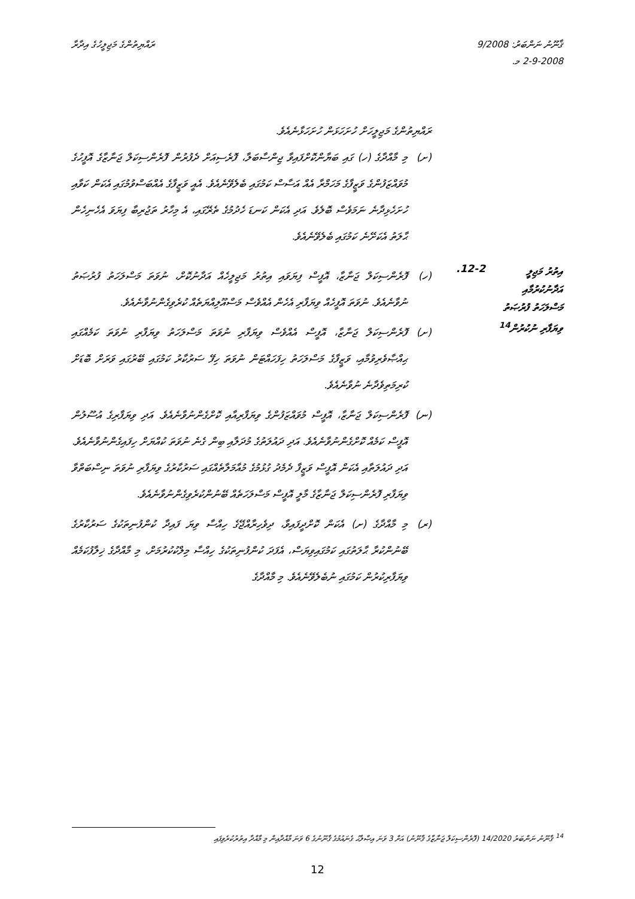ޤާނޫނު ނަންބަރު: 9/2008
2-9-2008 މ.
ރައްޔިތުންގެ މަޖިލީހުގެ އިދާރާ
ރައްޔިތުންގެ މަޖިލީހަށް ހުށަހަޅަން ހުށަހަޅާނެއެވެ.
(ށ) މި މާއްދާގެ (ހ) ގައި ބަޔާންކޮށްފައިވާ ޖިންސާބަލާ، ފޮރެސިއަށް ދެފުރުން ފޮރެންސިކަލް ޖަނާޒާގެ އޮފީހުގެ މުވައްޒަފުންގެ ވަޒީފާގެ މަހަމްރާ އެއް އަސާސް ކަމުގައި ބެލެވޭނެއެވެ. އެއީ ވަޒީފާގެ އެއްބަސްވުމުގައި އެކަން ކަވާއި ހުށަހެޅިދާނެ ނަމަވެސް ބޮލެވެ. އަދި އެކަން ކަނޑަ ހެދުމުގެ ތެރޭގައި، އެ މިހާރު ތަޖުރިބާ ފިޔަވަ އެހެނިހެން ޙާލަތު އެކަށޭނެ ކަމުގައި ބެލެވޭނެއެވެ.
އިތުރު މަޖިލީ
އަދާނުކުރުމާއި
މަސްލަހަތު ފުރުޞަތު
ވިޔަފާރި ނުކުރުން<sup>14</sup>
12-2.
(ހ) ފޮރެންސިކަލް ޖަނާޒާ، އޮފީސް ފިޔަވައި އިތުރު މަޖިލީހެއް އަދާނުކޮށް، ނުވަތަ މަސްލަހަތު ފުރުޞަތު ނުވާނެއެވެ. ނުވަތަ އޮފީހެއް ވިޔަފާރި އެހެން އެއްވެސް މަސްއޫލިއްޔަތެއް ކުރެވިގެންނުވާނެއެވެ.
(ށ) ފޮރެންސިކަލް ޖަނާޒާ، އޮފީސް އެއްވެސް ވިޔަފާރި ނުވަތަ މަސްލަހަތު ވިޔަފާރި ނުވަތަ ކަމެއްގައި ޙިއްޞާވެރިވުމާއި، ވަޒީފާގެ މަސްލަހަތު ހިފަހައްޓަން ނުވަތަ ހިފޭ ސަރުކާރު ކަމުގައި ބޭރުގައި ވަރަށް ބޮޑަށް ކުރިމަތިވެދާނެ ނުވާނެއެވެ.
(ނ) ފޮރެންސިކަލް ޖަނާޒާ، އޮފީސް މުވައްޒަފުންގެ ވިޔަފާރިއާއި ކޮށްގެންނުވާނެއެވެ. އަދި ވިޔަފާރިގެ އުސޫލުން އޮފީސް ކަމެއް ކޮށްގެންނުވާނެއެވެ. އަދި ދައުލަތުގެ މުދަލާއި ބިން ގެނެ ނުވަތަ ކުއްޔަށް ހިފައިގެންނުވާނެއެވެ. އަދި ދައުލަތާއި އެކަން އޮފީސް ވަޒީފާ ދެމެދު ގުޅުމުގެ މުއާމަލާތެއްގައި ސަރުކާރުގެ ވިޔަފާރި ނުވަތަ ނިސްބަތްވާ ވިޔަފާރި ފޮރެންސިކަލް ޖަނާޒާގެ މާލީ އޮފީސް މަސްލަހަތެއް ބޭނުންކުރެވިގެންނުވާނެއެވެ.
(ރ) މި މާއްދާގެ (ށ) އެކަން ކޮށްދީފައިވާ، ދިވެހިރާއްޖޭގެ ހިއްސާ ވިޔަ ފައިދާ ކުންފުނިތަކުގެ ސަރުކާރުގެ ބޭނުންކުރާ ޙާލަތުގައި ކަމުގައިވިޔަސް، އެފަދަ ކުންފުނިތަކުގެ ހިއްސާ މިލްކުކުރުމަށް، މި މާއްދާގެ ޚިލާފުކަމެއް ވިޔަފާރިކުރުން ކަމުގައި ނުބެލެވޭނެއެވެ. މި މާއްދާގެ
<sup>14</sup> ޤާނޫނު ނަންބަރު 14/2020 (ފޮރެންސިކަލް ޖަނާޒާގެ ޤާނޫނު) އަށް 3 ވަނަ އިޞްލާޙު ގެނައުމުގެ ޤާނޫނުގެ 6 ވަނަ މާއްދާއިން މި މާއްދާ އިތުރުކުރެވިފައި
12